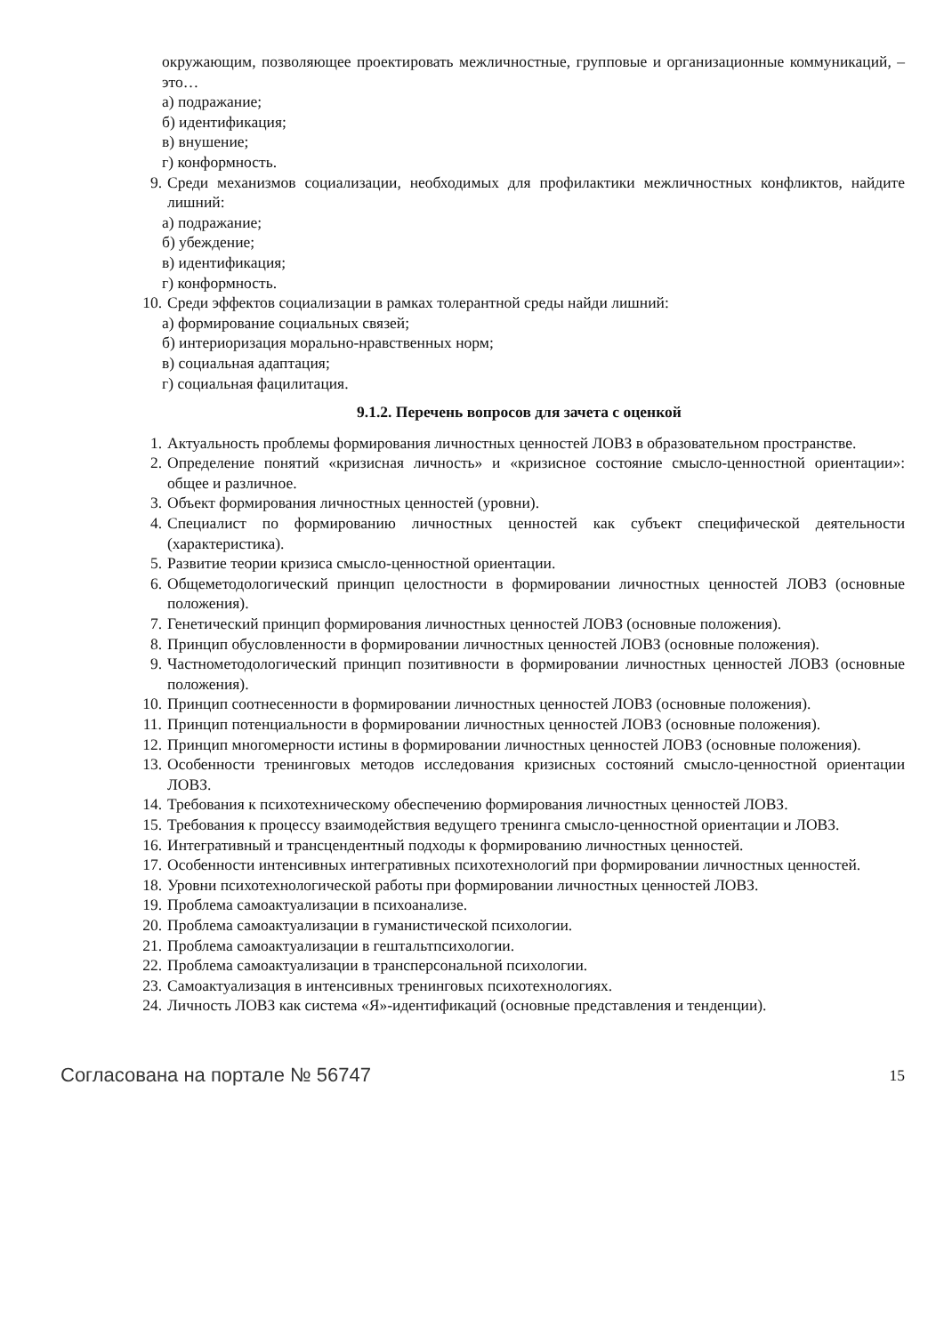окружающим, позволяющее проектировать межличностные, групповые и организационные коммуникаций, – это…
а) подражание;
б) идентификация;
в) внушение;
г) конформность.
9. Среди механизмов социализации, необходимых для профилактики межличностных конфликтов, найдите лишний:
а) подражание;
б) убеждение;
в) идентификация;
г) конформность.
10. Среди эффектов социализации в рамках толерантной среды найди лишний:
а) формирование социальных связей;
б) интериоризация морально-нравственных норм;
в) социальная адаптация;
г) социальная фацилитация.
9.1.2. Перечень вопросов для зачета с оценкой
1. Актуальность проблемы формирования личностных ценностей ЛОВЗ в образовательном пространстве.
2. Определение понятий «кризисная личность» и «кризисное состояние смысло-ценностной ориентации»: общее и различное.
3. Объект формирования личностных ценностей (уровни).
4. Специалист по формированию личностных ценностей как субъект специфической деятельности (характеристика).
5. Развитие теории кризиса смысло-ценностной ориентации.
6. Общеметодологический принцип целостности в формировании личностных ценностей ЛОВЗ (основные положения).
7. Генетический принцип формирования личностных ценностей ЛОВЗ (основные положения).
8. Принцип обусловленности в формировании личностных ценностей ЛОВЗ (основные положения).
9. Частнометодологический принцип позитивности в формировании личностных ценностей ЛОВЗ (основные положения).
10. Принцип соотнесенности в формировании личностных ценностей ЛОВЗ (основные положения).
11. Принцип потенциальности в формировании личностных ценностей ЛОВЗ (основные положения).
12. Принцип многомерности истины в формировании личностных ценностей ЛОВЗ (основные положения).
13. Особенности тренинговых методов исследования кризисных состояний смысло-ценностной ориентации ЛОВЗ.
14. Требования к психотехническому обеспечению формирования личностных ценностей ЛОВЗ.
15. Требования к процессу взаимодействия ведущего тренинга смысло-ценностной ориентации и ЛОВЗ.
16. Интегративный и трансцендентный подходы к формированию личностных ценностей.
17. Особенности интенсивных интегративных психотехнологий при формировании личностных ценностей.
18. Уровни психотехнологической работы при формировании личностных ценностей ЛОВЗ.
19. Проблема самоактуализации в психоанализе.
20. Проблема самоактуализации в гуманистической психологии.
21. Проблема самоактуализации в гештальтпсихологии.
22. Проблема самоактуализации в трансперсональной психологии.
23. Самоактуализация в интенсивных тренинговых психотехнологиях.
24. Личность ЛОВЗ как система «Я»-идентификаций (основные представления и тенденции).
Согласована на портале № 56747 15